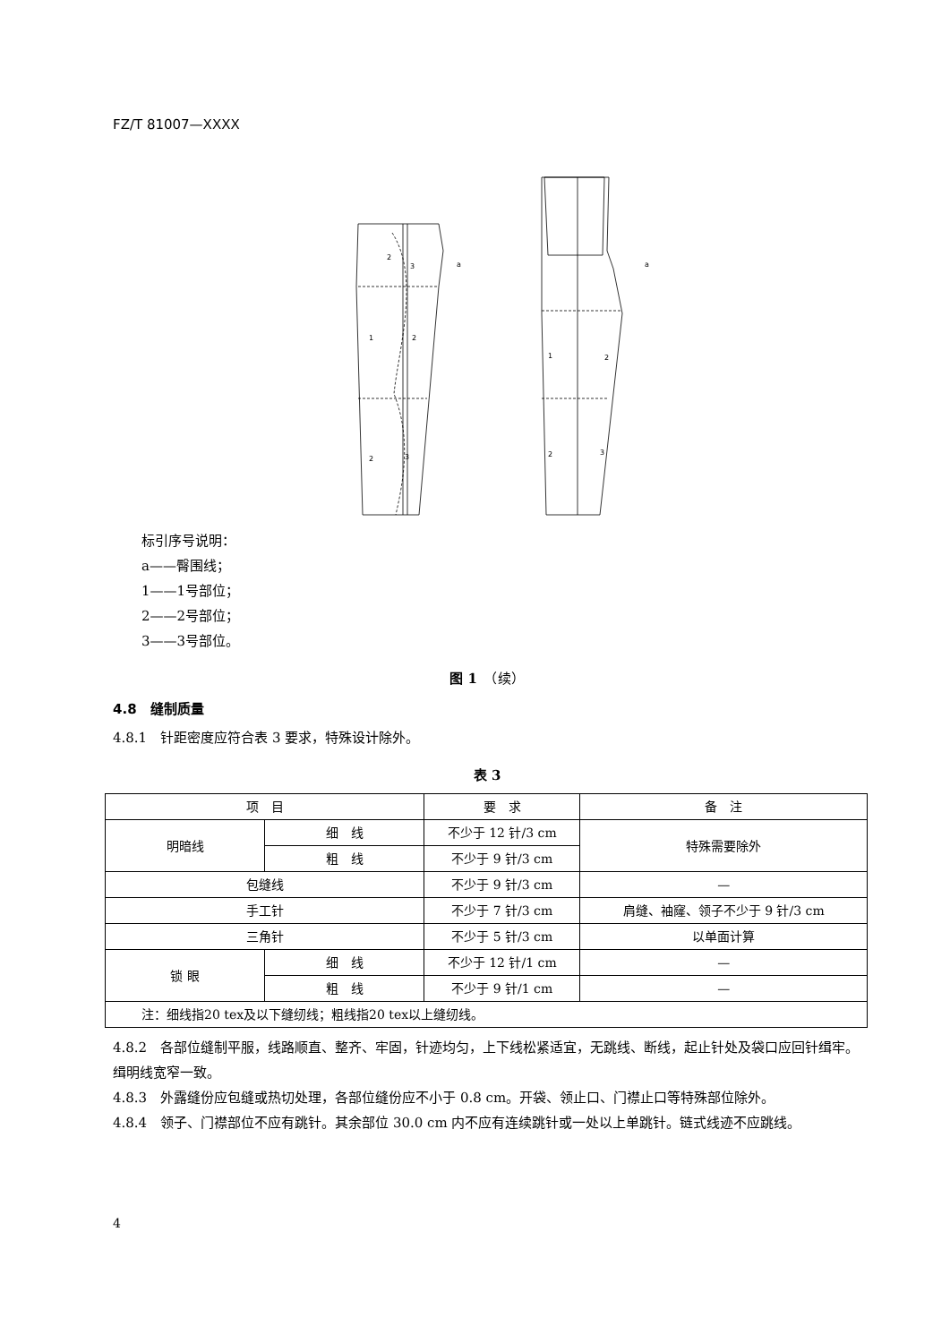FZ/T 81007—XXXX
2
3
1
2
2
3
1
2
2
3
a
a
标引序号说明：
a——臀围线；
1——1号部位；
2——2号部位；
3——3号部位。
图 1　（续）
4.8　缝制质量
4.8.1　针距密度应符合表 3 要求，特殊设计除外。
表 3
| 项 目 | | 要 求 | 备 注 |
| --- | --- | --- | --- |
| 明暗线 | 细 线 | 不少于 12 针/3 cm | 特殊需要除外 |
| | 粗 线 | 不少于 9 针/3 cm | |
| 包缝线 | | 不少于 9 针/3 cm | — |
| 手工针 | | 不少于 7 针/3 cm | 肩缝、袖窿、领子不少于 9 针/3 cm |
| 三角针 | | 不少于 5 针/3 cm | 以单面计算 |
| 锁 眼 | 细 线 | 不少于 12 针/1 cm | — |
| | 粗 线 | 不少于 9 针/1 cm | — |
| 注：细线指20 tex及以下缝纫线；粗线指20 tex以上缝纫线。 | | | |
4.8.2　各部位缝制平服，线路顺直、整齐、牢固，针迹均匀，上下线松紧适宜，无跳线、断线，起止针处及袋口应回针缉牢。缉明线宽窄一致。
4.8.3　外露缝份应包缝或热切处理，各部位缝份应不小于 0.8 cm。开袋、领止口、门襟止口等特殊部位除外。
4.8.4　领子、门襟部位不应有跳针。其余部位 30.0 cm 内不应有连续跳针或一处以上单跳针。链式线迹不应跳线。
4